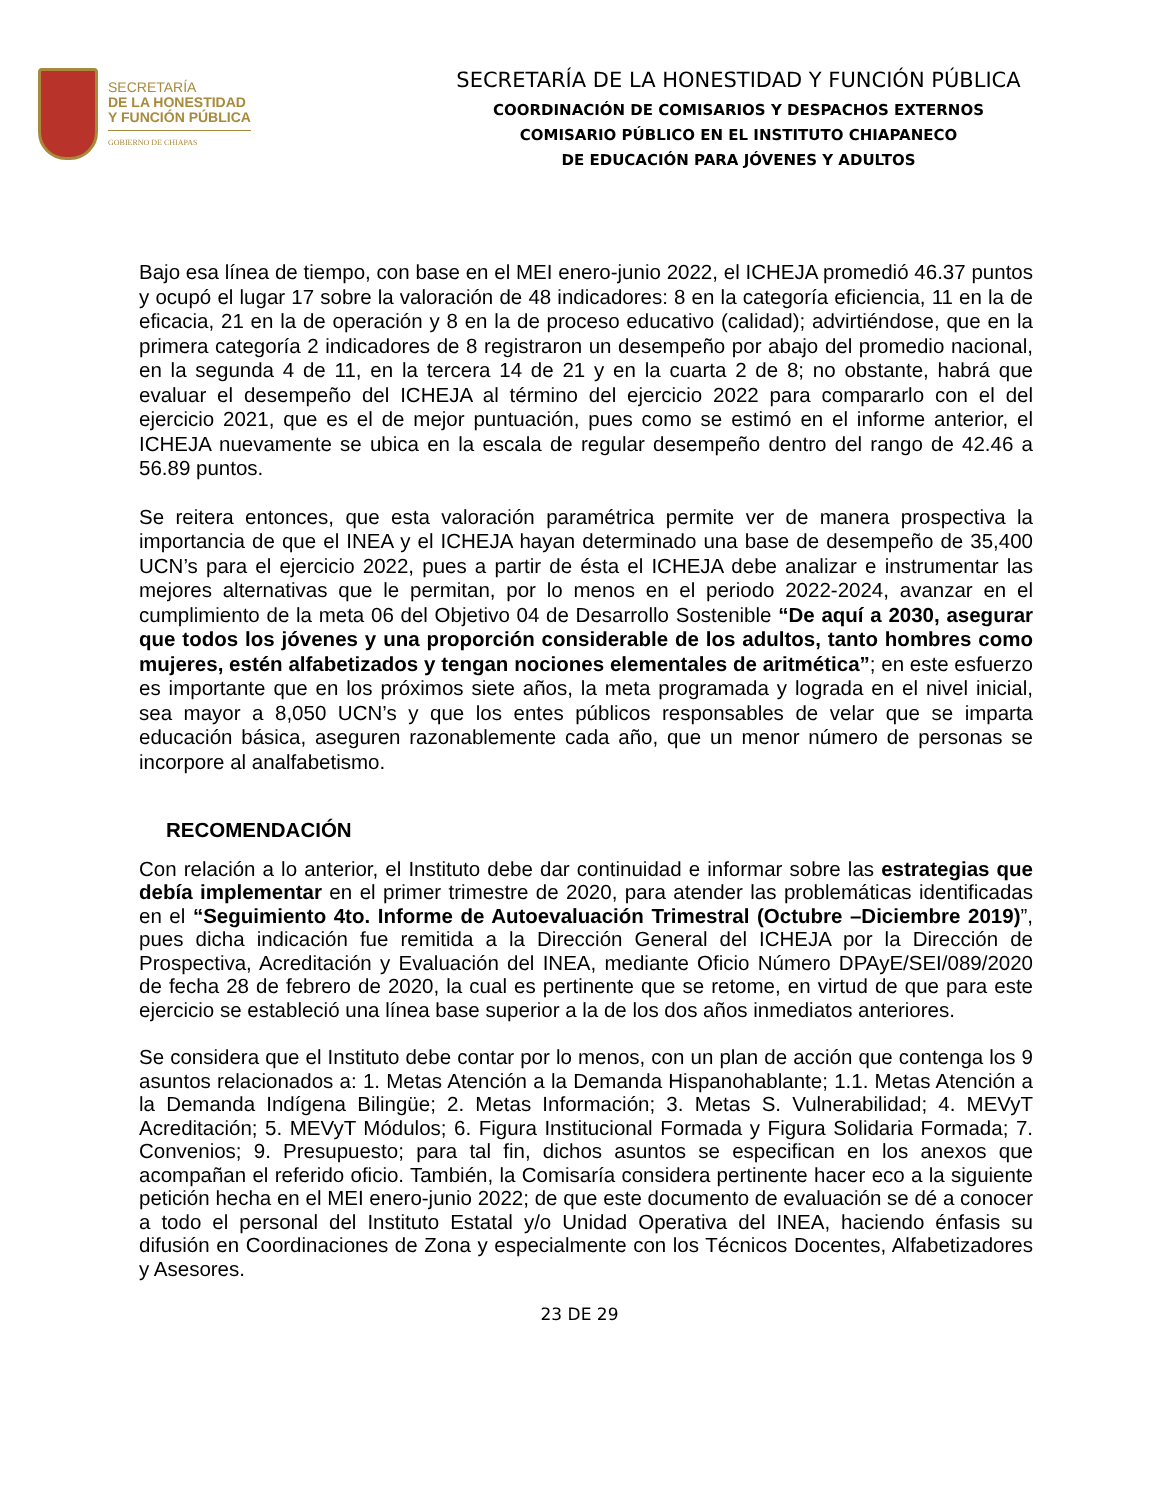SECRETARÍA
DE LA HONESTIDAD
Y FUNCIÓN PÚBLICA
GOBIERNO DE CHIAPAS
SECRETARÍA DE LA HONESTIDAD Y FUNCIÓN PÚBLICA
COORDINACIÓN DE COMISARIOS Y DESPACHOS EXTERNOS
COMISARIO PÚBLICO EN EL INSTITUTO CHIAPANECO
DE EDUCACIÓN PARA JÓVENES Y ADULTOS
Bajo esa línea de tiempo, con base en el MEI enero-junio 2022, el ICHEJA promedió 46.37 puntos y ocupó el lugar 17 sobre la valoración de 48 indicadores: 8 en la categoría eficiencia, 11 en la de eficacia, 21 en la de operación y 8 en la de proceso educativo (calidad); advirtiéndose, que en la primera categoría 2 indicadores de 8 registraron un desempeño por abajo del promedio nacional, en la segunda 4 de 11, en la tercera 14 de 21 y en la cuarta 2 de 8; no obstante, habrá que evaluar el desempeño del ICHEJA al término del ejercicio 2022 para compararlo con el del ejercicio 2021, que es el de mejor puntuación, pues como se estimó en el informe anterior, el ICHEJA nuevamente se ubica en la escala de regular desempeño dentro del rango de 42.46 a 56.89 puntos.
Se reitera entonces, que esta valoración paramétrica permite ver de manera prospectiva la importancia de que el INEA y el ICHEJA hayan determinado una base de desempeño de 35,400 UCN’s para el ejercicio 2022, pues a partir de ésta el ICHEJA debe analizar e instrumentar las mejores alternativas que le permitan, por lo menos en el periodo 2022-2024, avanzar en el cumplimiento de la meta 06 del Objetivo 04 de Desarrollo Sostenible “De aquí a 2030, asegurar que todos los jóvenes y una proporción considerable de los adultos, tanto hombres como mujeres, estén alfabetizados y tengan nociones elementales de aritmética”; en este esfuerzo es importante que en los próximos siete años, la meta programada y lograda en el nivel inicial, sea mayor a 8,050 UCN’s y que los entes públicos responsables de velar que se imparta educación básica, aseguren razonablemente cada año, que un menor número de personas se incorpore al analfabetismo.
RECOMENDACIÓN
Con relación a lo anterior, el Instituto debe dar continuidad e informar sobre las estrategias que debía implementar en el primer trimestre de 2020, para atender las problemáticas identificadas en el “Seguimiento 4to. Informe de Autoevaluación Trimestral (Octubre –Diciembre 2019)”, pues dicha indicación fue remitida a la Dirección General del ICHEJA por la Dirección de Prospectiva, Acreditación y Evaluación del INEA, mediante Oficio Número DPAyE/SEI/089/2020 de fecha 28 de febrero de 2020, la cual es pertinente que se retome, en virtud de que para este ejercicio se estableció una línea base superior a la de los dos años inmediatos anteriores.
Se considera que el Instituto debe contar por lo menos, con un plan de acción que contenga los 9 asuntos relacionados a: 1. Metas Atención a la Demanda Hispanohablante; 1.1. Metas Atención a la Demanda Indígena Bilingüe; 2. Metas Información; 3. Metas S. Vulnerabilidad; 4. MEVyT Acreditación; 5. MEVyT Módulos; 6. Figura Institucional Formada y Figura Solidaria Formada; 7. Convenios; 9. Presupuesto; para tal fin, dichos asuntos se especifican en los anexos que acompañan el referido oficio. También, la Comisaría considera pertinente hacer eco a la siguiente petición hecha en el MEI enero-junio 2022; de que este documento de evaluación se dé a conocer a todo el personal del Instituto Estatal y/o Unidad Operativa del INEA, haciendo énfasis su difusión en Coordinaciones de Zona y especialmente con los Técnicos Docentes, Alfabetizadores y Asesores.
23 DE 29